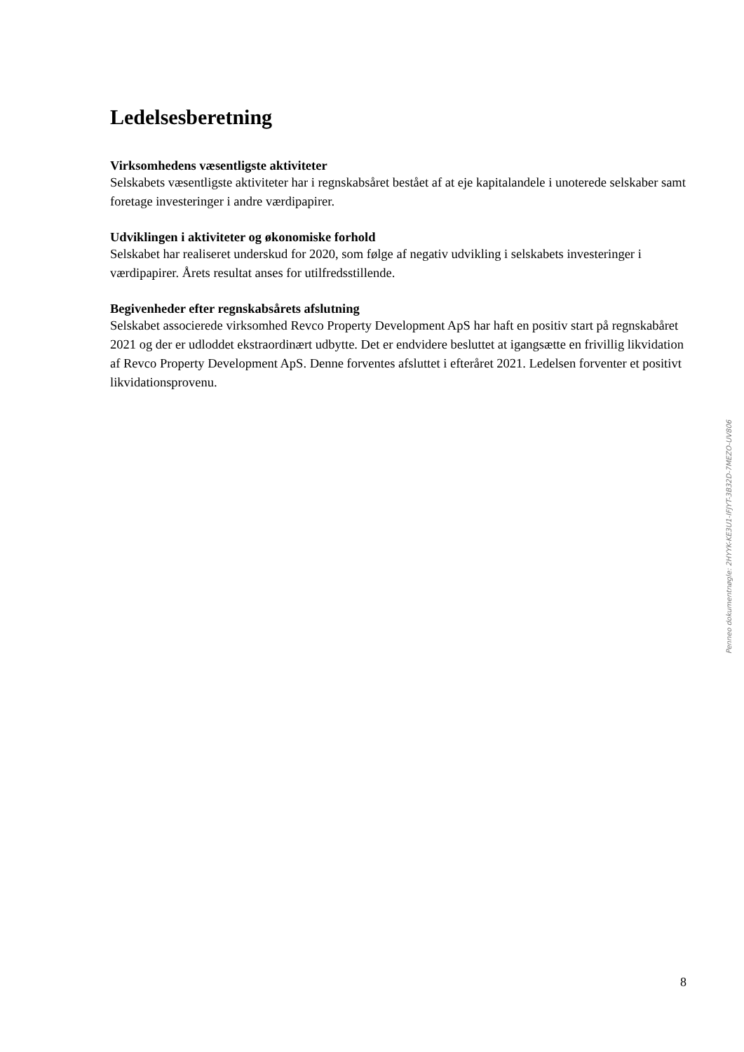Ledelsesberetning
Virksomhedens væsentligste aktiviteter
Selskabets væsentligste aktiviteter har i regnskabsåret bestået af at eje kapitalandele i unoterede selskaber samt foretage investeringer i andre værdipapirer.
Udviklingen i aktiviteter og økonomiske forhold
Selskabet har realiseret underskud for 2020, som følge af negativ udvikling i selskabets investeringer i værdipapirer. Årets resultat anses for utilfredsstillende.
Begivenheder efter regnskabsårets afslutning
Selskabet associerede virksomhed Revco Property Development ApS har haft en positiv start på regnskabåret 2021 og der er udloddet ekstraordinært udbytte. Det er endvidere besluttet at igangsætte en frivillig likvidation af Revco Property Development ApS. Denne forventes afsluttet i efteråret 2021. Ledelsen forventer et positivt likvidationsprovenu.
Penneo dokumentnøgle: 2HYYK-KE3U1-IFJYT-3B32D-7MEZO-UV806
8